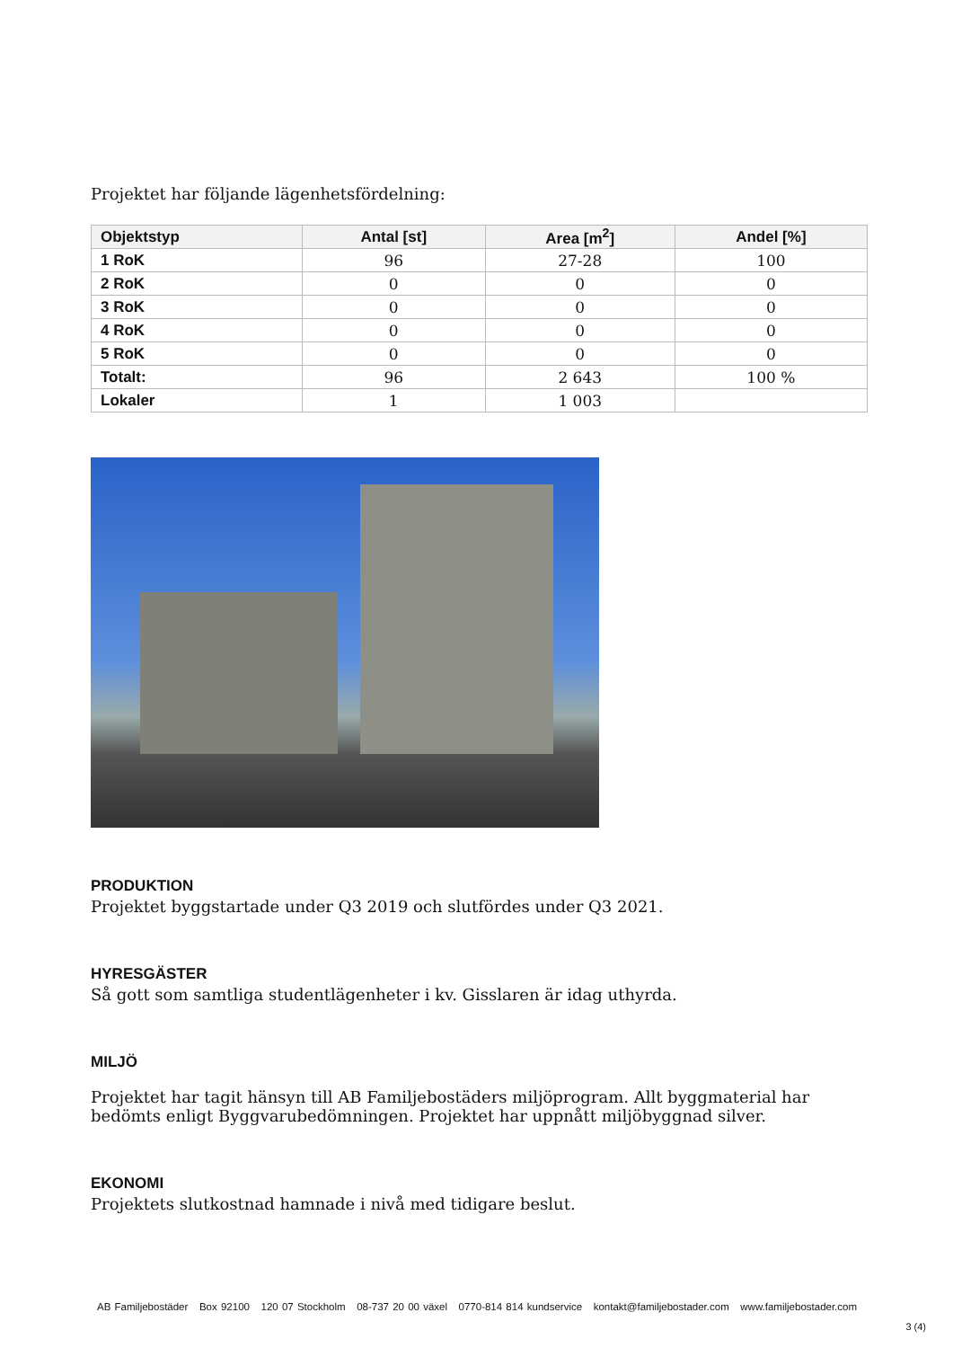Projektet har följande lägenhetsfördelning:
| Objektstyp | Antal [st] | Area [m<sup>2</sup>] | Andel [%] |
| --- | --- | --- | --- |
| 1 RoK | 96 | 27-28 | 100 |
| 2 RoK | 0 | 0 | 0 |
| 3 RoK | 0 | 0 | 0 |
| 4 RoK | 0 | 0 | 0 |
| 5 RoK | 0 | 0 | 0 |
| Totalt: | 96 | 2 643 | 100 % |
| Lokaler | 1 | 1 003 | |
PRODUKTION
Projektet byggstartade under Q3 2019 och slutfördes under Q3 2021.
HYRESGÄSTER
Så gott som samtliga studentlägenheter i kv. Gisslaren är idag uthyrda.
MILJÖ
Projektet har tagit hänsyn till AB Familjebostäders miljöprogram. Allt byggmaterial har bedömts enligt Byggvarubedömningen. Projektet har uppnått miljöbyggnad silver.
EKONOMI
Projektets slutkostnad hamnade i nivå med tidigare beslut.
AB Familjebostäder Box 92100 120 07 Stockholm 08-737 20 00 växel 0770-814 814 kundservice kontakt@familjebostader.com www.familjebostader.com
3 (4)